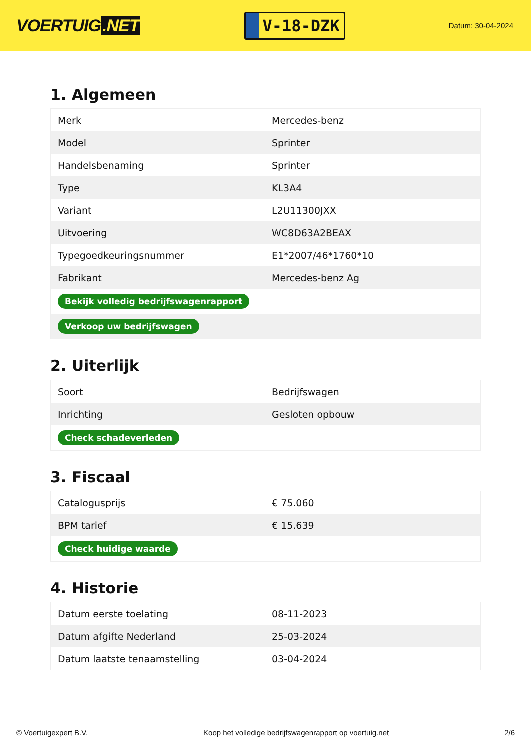VOERTUIG.NET
V-18-DZK
Datum: 30-04-2024
1. Algemeen
| Merk | Mercedes-benz |
| Model | Sprinter |
| Handelsbenaming | Sprinter |
| Type | KL3A4 |
| Variant | L2U11300JXX |
| Uitvoering | WC8D63A2BEAX |
| Typegoedkeuringsnummer | E1*2007/46*1760*10 |
| Fabrikant | Mercedes-benz Ag |
| Bekijk volledig bedrijfswagenrapport | |
| Verkoop uw bedrijfswagen | |
2. Uiterlijk
| Soort | Bedrijfswagen |
| Inrichting | Gesloten opbouw |
| Check schadeverleden | |
3. Fiscaal
| Catalogusprijs | € 75.060 |
| BPM tarief | € 15.639 |
| Check huidige waarde | |
4. Historie
| Datum eerste toelating | 08-11-2023 |
| Datum afgifte Nederland | 25-03-2024 |
| Datum laatste tenaamstelling | 03-04-2024 |
© Voertuigexpert B.V. Koop het volledige bedrijfswagenrapport op voertuig.net 2/6